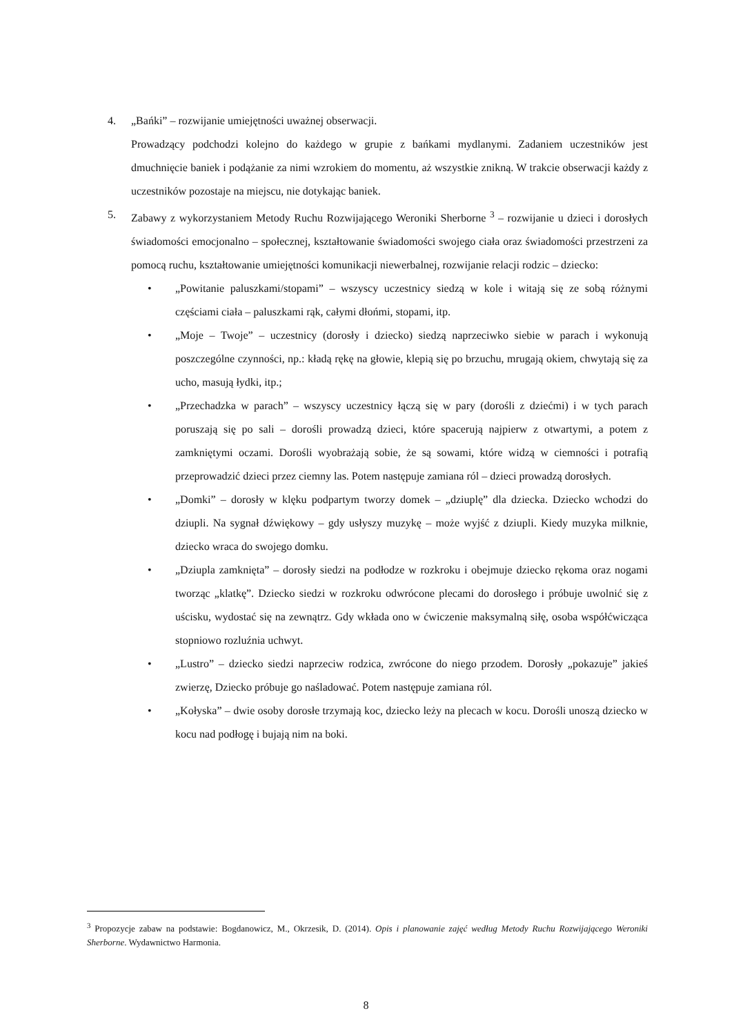4. „Bańki” – rozwijanie umiejętności uważnej obserwacji.
Prowadzący podchodzi kolejno do każdego w grupie z bańkami mydlanymi. Zadaniem uczestników jest dmuchnięcie baniek i podążanie za nimi wzrokiem do momentu, aż wszystkie znikną. W trakcie obserwacji każdy z uczestników pozostaje na miejscu, nie dotykając baniek.
5. Zabawy z wykorzystaniem Metody Ruchu Rozwijającego Weroniki Sherborne <sup>3</sup> – rozwijanie u dzieci i dorosłych świadomości emocjonalno – społecznej, kształtowanie świadomości swojego ciała oraz świadomości przestrzeni za pomocą ruchu, kształtowanie umiejętności komunikacji niewerbalnej, rozwijanie relacji rodzic – dziecko:
• „Powitanie paluszkami/stopami” – wszyscy uczestnicy siedzą w kole i witają się ze sobą różnymi częściami ciała – paluszkami rąk, całymi dłońmi, stopami, itp.
• „Moje – Twoje” – uczestnicy (dorosły i dziecko) siedzą naprzeciwko siebie w parach i wykonują poszczególne czynności, np.: kładą rękę na głowie, klepią się po brzuchu, mrugają okiem, chwytają się za ucho, masują łydki, itp.;
• „Przechadzka w parach” – wszyscy uczestnicy łączą się w pary (dorośli z dziećmi) i w tych parach poruszają się po sali – dorośli prowadzą dzieci, które spacerują najpierw z otwartymi, a potem z zamkniętymi oczami. Dorośli wyobrażają sobie, że są sowami, które widzą w ciemności i potrafią przeprowadzić dzieci przez ciemny las. Potem następuje zamiana ról – dzieci prowadzą dorosłych.
• „Domki” – dorosły w klęku podpartym tworzy domek – „dziuplę” dla dziecka. Dziecko wchodzi do dziupli. Na sygnał dźwiękowy – gdy usłyszy muzykę – może wyjść z dziupli. Kiedy muzyka milknie, dziecko wraca do swojego domku.
• „Dziupla zamknięta” – dorosły siedzi na podłodze w rozkroku i obejmuje dziecko rękoma oraz nogami tworząc „klatkę”. Dziecko siedzi w rozkroku odwrócone plecami do dorosłego i próbuje uwolnić się z uścisku, wydostać się na zewnątrz. Gdy wkłada ono w ćwiczenie maksymalną siłę, osoba współćwicząca stopniowo rozluźnia uchwyt.
• „Lustro” – dziecko siedzi naprzeciw rodzica, zwrócone do niego przodem. Dorosły „pokazuje” jakieś zwierzę, Dziecko próbuje go naśladować. Potem następuje zamiana ról.
• „Kołyska” – dwie osoby dorosłe trzymają koc, dziecko leży na plecach w kocu. Dorośli unoszą dziecko w kocu nad podłogę i bujają nim na boki.
<sup>3</sup> Propozycje zabaw na podstawie: Bogdanowicz, M., Okrzesik, D. (2014). Opis i planowanie zajęć według Metody Ruchu Rozwijającego Weroniki Sherborne. Wydawnictwo Harmonia.
8